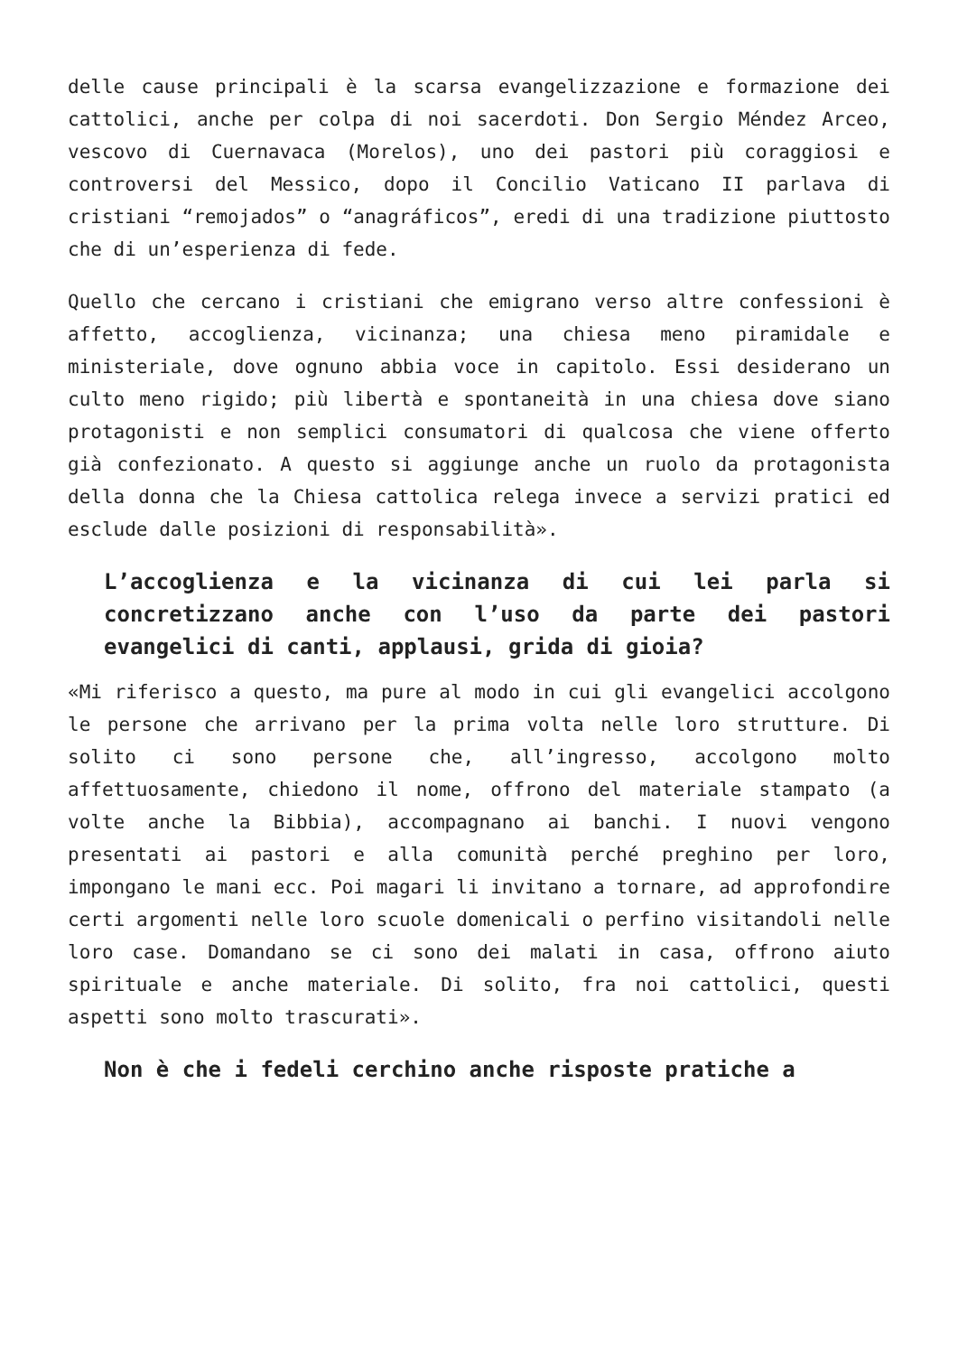delle cause principali è la scarsa evangelizzazione e formazione dei cattolici, anche per colpa di noi sacerdoti. Don Sergio Méndez Arceo, vescovo di Cuernavaca (Morelos), uno dei pastori più coraggiosi e controversi del Messico, dopo il Concilio Vaticano II parlava di cristiani “remojados” o “anagráficos”, eredi di una tradizione piuttosto che di un’esperienza di fede.
Quello che cercano i cristiani che emigrano verso altre confessioni è affetto, accoglienza, vicinanza; una chiesa meno piramidale e ministeriale, dove ognuno abbia voce in capitolo. Essi desiderano un culto meno rigido; più libertà e spontaneità in una chiesa dove siano protagonisti e non semplici consumatori di qualcosa che viene offerto già confezionato. A questo si aggiunge anche un ruolo da protagonista della donna che la Chiesa cattolica relega invece a servizi pratici ed esclude dalle posizioni di responsabilità».
L’accoglienza e la vicinanza di cui lei parla si concretizzano anche con l’uso da parte dei pastori evangelici di canti, applausi, grida di gioia?
«Mi riferisco a questo, ma pure al modo in cui gli evangelici accolgono le persone che arrivano per la prima volta nelle loro strutture. Di solito ci sono persone che, all’ingresso, accolgono molto affettuosamente, chiedono il nome, offrono del materiale stampato (a volte anche la Bibbia), accompagnano ai banchi. I nuovi vengono presentati ai pastori e alla comunità perché preghino per loro, impongano le mani ecc. Poi magari li invitano a tornare, ad approfondire certi argomenti nelle loro scuole domenicali o perfino visitandoli nelle loro case. Domandano se ci sono dei malati in casa, offrono aiuto spirituale e anche materiale. Di solito, fra noi cattolici, questi aspetti sono molto trascurati».
Non è che i fedeli cerchino anche risposte pratiche a